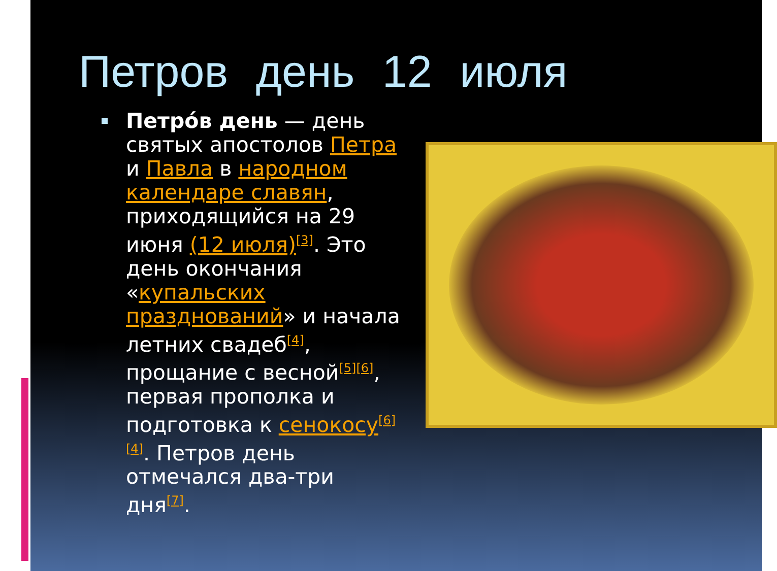Петров день 12 июля
Петро́в день — день святых апостолов Петра и Павла в народном календаре славян, приходящийся на 29 июня (12 июля)<sup>[3]</sup>. Это день окончания «купальских празднований» и начала летних свадеб<sup>[4]</sup>, прощание с весной<sup>[5][6]</sup>, первая прополка и подготовка к сенокосу<sup>[6][4]</sup>. Петров день отмечался два-три дня<sup>[7]</sup>.